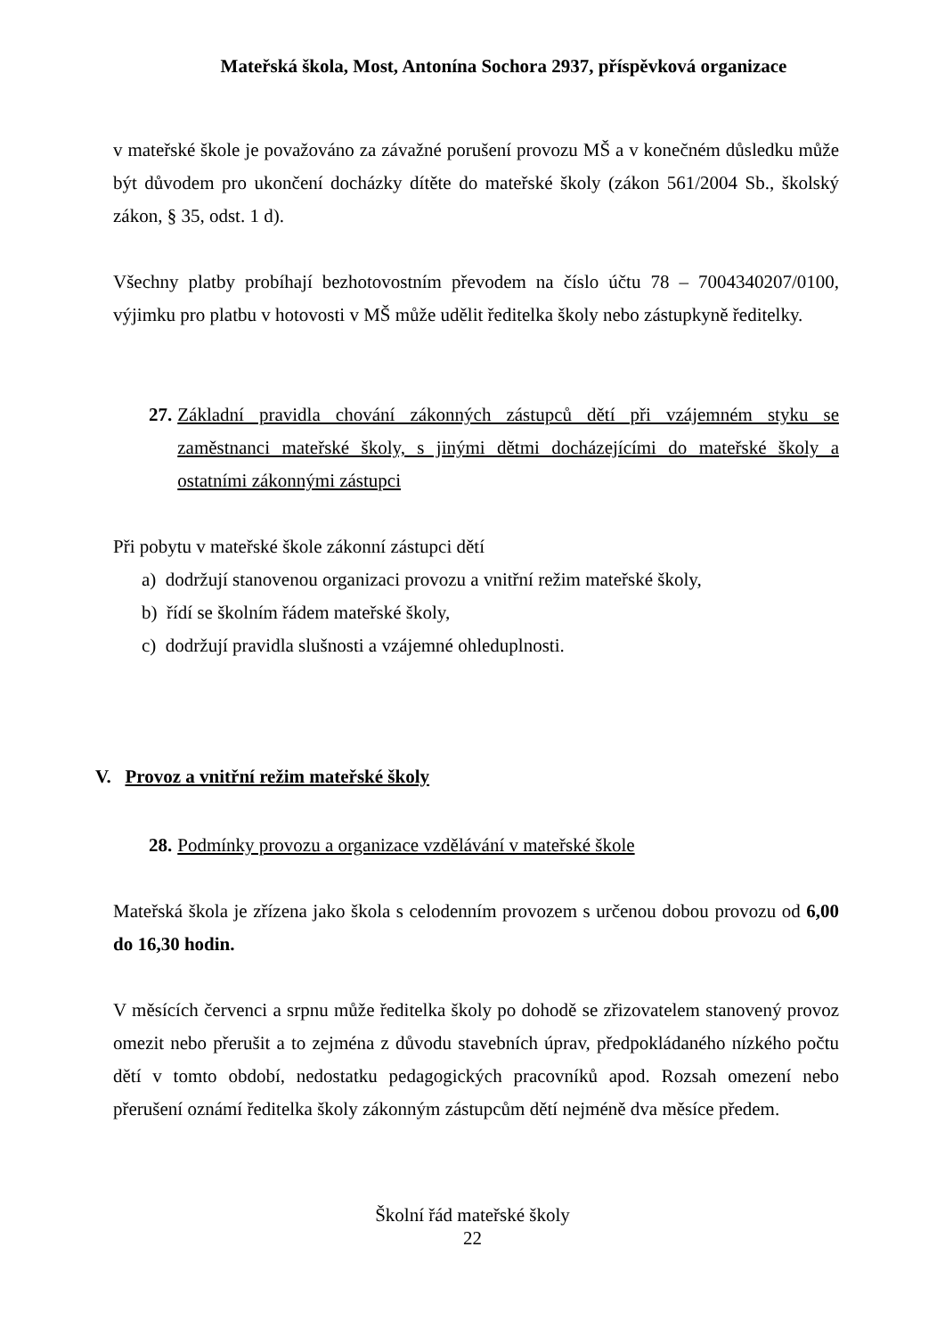Mateřská škola, Most, Antonína Sochora 2937, příspěvková organizace
v mateřské škole je považováno za závažné porušení provozu MŠ a v konečném důsledku může být důvodem pro ukončení docházky dítěte do mateřské školy (zákon 561/2004 Sb., školský zákon, § 35, odst. 1 d).
Všechny platby probíhají bezhotovostním převodem na číslo účtu 78 – 7004340207/0100, výjimku pro platbu v hotovosti v MŠ může udělit ředitelka školy nebo zástupkyně ředitelky.
27. Základní pravidla chování zákonných zástupců dětí při vzájemném styku se zaměstnanci mateřské školy, s jinými dětmi docházejícími do mateřské školy a ostatními zákonnými zástupci
Při pobytu v mateřské škole zákonní zástupci dětí
a) dodržují stanovenou organizaci provozu a vnitřní režim mateřské školy,
b) řídí se školním řádem mateřské školy,
c) dodržují pravidla slušnosti a vzájemné ohleduplnosti.
V. Provoz a vnitřní režim mateřské školy
28. Podmínky provozu a organizace vzdělávání v mateřské škole
Mateřská škola je zřízena jako škola s celodenním provozem s určenou dobou provozu od 6,00 do 16,30 hodin.
V měsících červenci a srpnu může ředitelka školy po dohodě se zřizovatelem stanovený provoz omezit nebo přerušit a to zejména z důvodu stavebních úprav, předpokládaného nízkého počtu dětí v tomto období, nedostatku pedagogických pracovníků apod. Rozsah omezení nebo přerušení oznámí ředitelka školy zákonným zástupcům dětí nejméně dva měsíce předem.
Školní řád mateřské školy
22